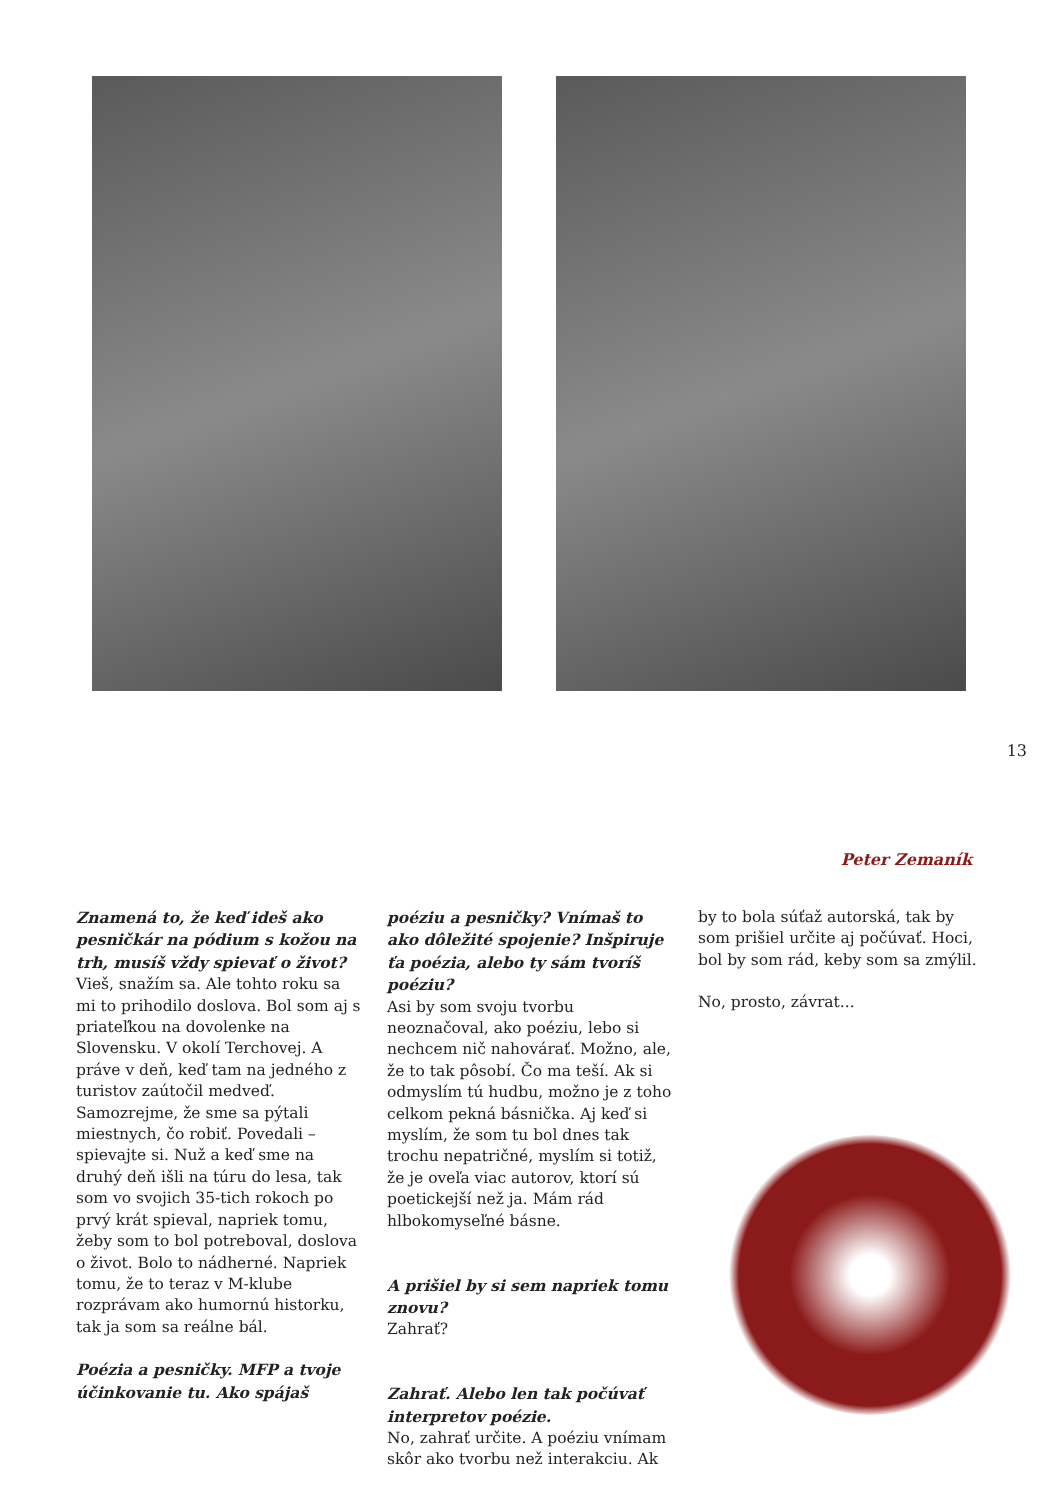13
Peter Zemaník
Znamená to, že keď ideš ako pesničkár na pódium s kožou na trh, musíš vždy spievať o život?
Vieš, snažím sa. Ale tohto roku sa mi to prihodilo doslova. Bol som aj s priateľkou na dovolenke na Slovensku. V okolí Terchovej. A práve v deň, keď tam na jedného z turistov zaútočil medveď. Samozrejme, že sme sa pýtali miestnych, čo robiť. Povedali – spievajte si. Nuž a keď sme na druhý deň išli na túru do lesa, tak som vo svojich 35-tich rokoch po prvý krát spieval, napriek tomu, žeby som to bol potreboval, doslova o život. Bolo to nádherné. Napriek tomu, že to teraz v M-klube rozprávam ako humornú historku, tak ja som sa reálne bál.
Poézia a pesničky. MFP a tvoje účinkovanie tu. Ako spájaš
poéziu a pesničky? Vnímaš to ako dôležité spojenie? Inšpiruje ťa poézia, alebo ty sám tvoríš poéziu?
Asi by som svoju tvorbu neoznačoval, ako poéziu, lebo si nechcem nič nahovárať. Možno, ale, že to tak pôsobí. Čo ma teší. Ak si odmyslím tú hudbu, možno je z toho celkom pekná básnička. Aj keď si myslím, že som tu bol dnes tak trochu nepatričné, myslím si totiž, že je oveľa viac autorov, ktorí sú poetickejší než ja. Mám rád hlbokomyseľné básne.
A prišiel by si sem napriek tomu znovu?
Zahrať?
Zahrať. Alebo len tak počúvať interpretov poézie.
No, zahrať určite. A poéziu vnímam skôr ako tvorbu než interakciu. Ak
by to bola súťaž autorská, tak by som prišiel určite aj počúvať. Hoci, bol by som rád, keby som sa zmýlil.
No, prosto, závrat...